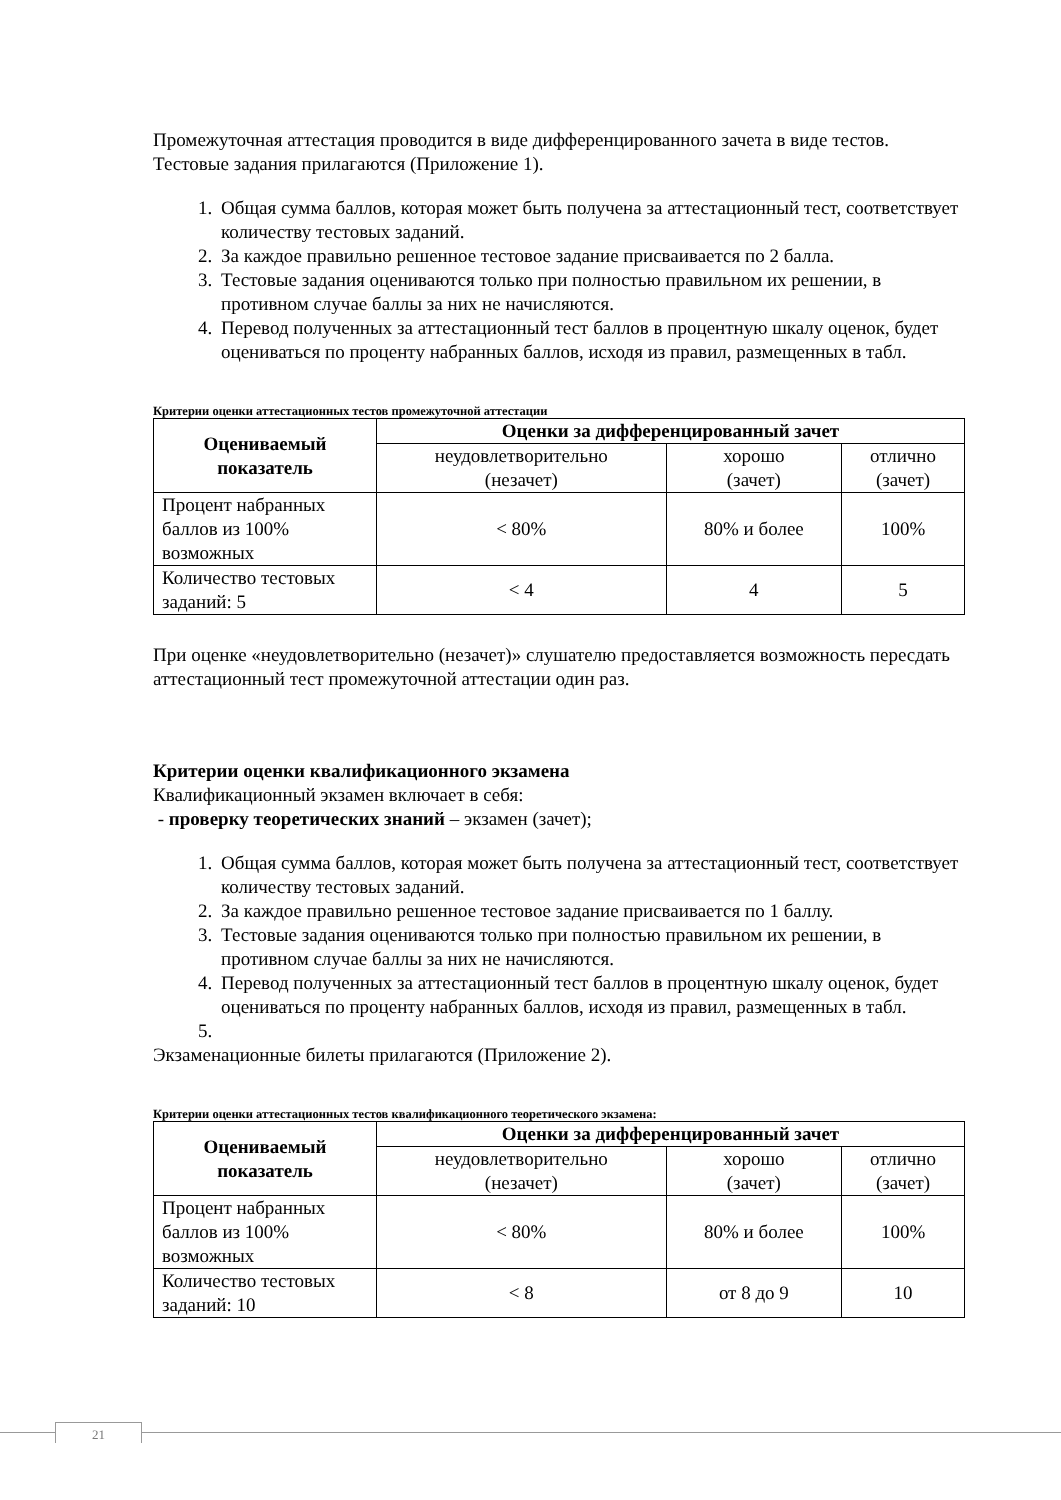Промежуточная аттестация проводится в виде дифференцированного зачета в виде тестов. Тестовые задания прилагаются (Приложение 1).
1. Общая сумма баллов, которая может быть получена за аттестационный тест, соответствует количеству тестовых заданий.
2. За каждое правильно решенное тестовое задание присваивается по 2 балла.
3. Тестовые задания оцениваются только при полностью правильном их решении, в противном случае баллы за них не начисляются.
4. Перевод полученных за аттестационный тест баллов в процентную шкалу оценок, будет оцениваться по проценту набранных баллов, исходя из правил, размещенных в табл.
Критерии оценки аттестационных тестов промежуточной аттестации
| Оцениваемый показатель | Оценки за дифференцированный зачет | | |
| --- | --- | --- | --- |
| | неудовлетворительно (незачет) | хорошо (зачет) | отлично (зачет) |
| Процент набранных баллов из 100% возможных | < 80% | 80% и более | 100% |
| Количество тестовых заданий: 5 | < 4 | 4 | 5 |
При оценке «неудовлетворительно (незачет)» слушателю предоставляется возможность пересдать аттестационный тест промежуточной аттестации один раз.
Критерии оценки квалификационного экзамена
Квалификационный экзамен включает в себя:
- проверку теоретических знаний – экзамен (зачет);
1. Общая сумма баллов, которая может быть получена за аттестационный тест, соответствует количеству тестовых заданий.
2. За каждое правильно решенное тестовое задание присваивается по 1 баллу.
3. Тестовые задания оцениваются только при полностью правильном их решении, в противном случае баллы за них не начисляются.
4. Перевод полученных за аттестационный тест баллов в процентную шкалу оценок, будет оцениваться по проценту набранных баллов, исходя из правил, размещенных в табл.
Экзаменационные билеты прилагаются (Приложение 2).
Критерии оценки аттестационных тестов квалификационного теоретического экзамена:
| Оцениваемый показатель | Оценки за дифференцированный зачет | | |
| --- | --- | --- | --- |
| | неудовлетворительно (незачет) | хорошо (зачет) | отлично (зачет) |
| Процент набранных баллов из 100% возможных | < 80% | 80% и более | 100% |
| Количество тестовых заданий: 10 | < 8 | от 8 до 9 | 10 |
21